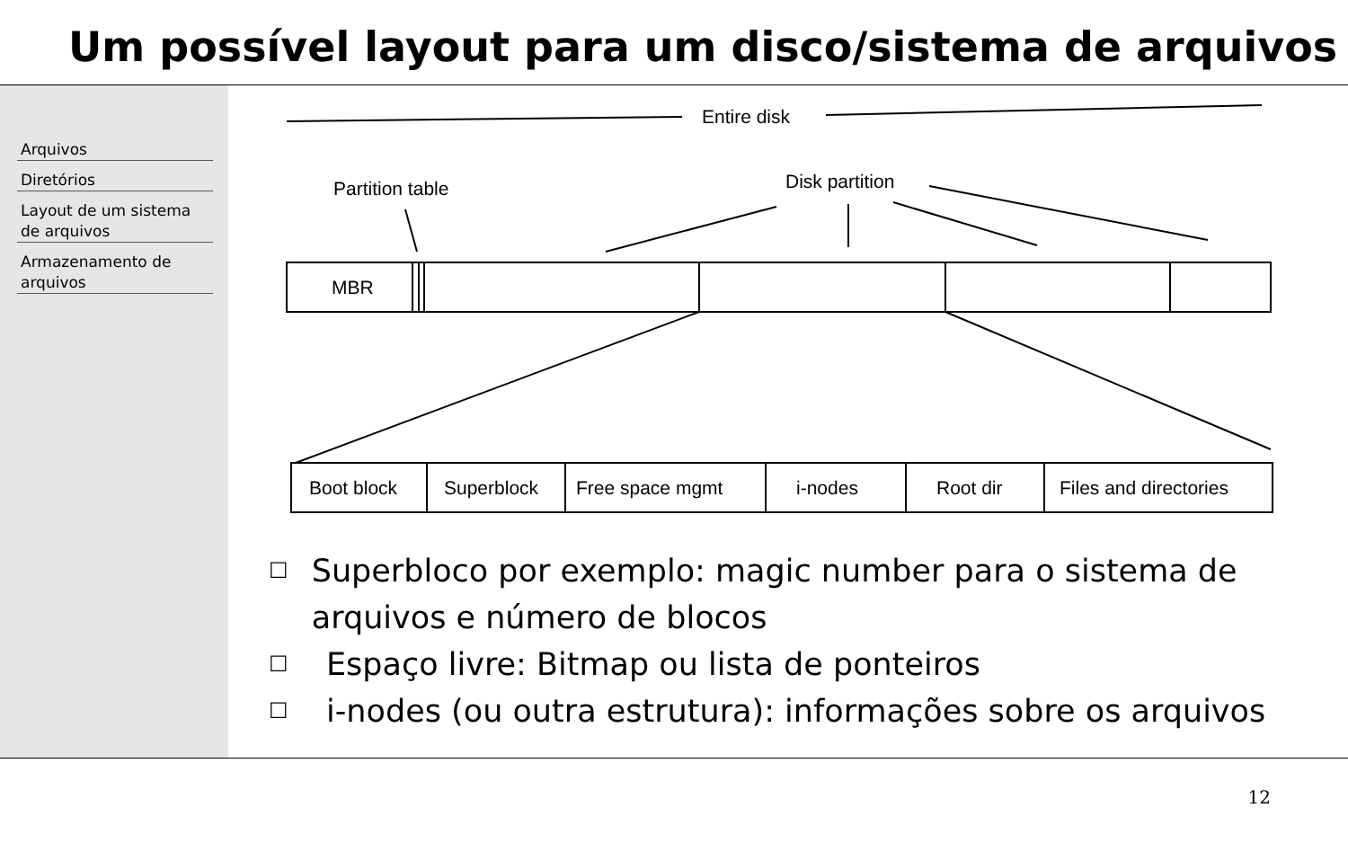Um possível layout para um disco/sistema de arquivos
Arquivos
Diretórios
Layout de um sistema de arquivos
Armazenamento de arquivos
Entire disk
Partition table
Disk partition
MBR
Boot block
Superblock
Free space mgmt
i-nodes
Root dir
Files and directories
☐ Superbloco por exemplo: magic number para o sistema de arquivos e número de blocos
☐ Espaço livre: Bitmap ou lista de ponteiros
☐ i-nodes (ou outra estrutura): informações sobre os arquivos
12